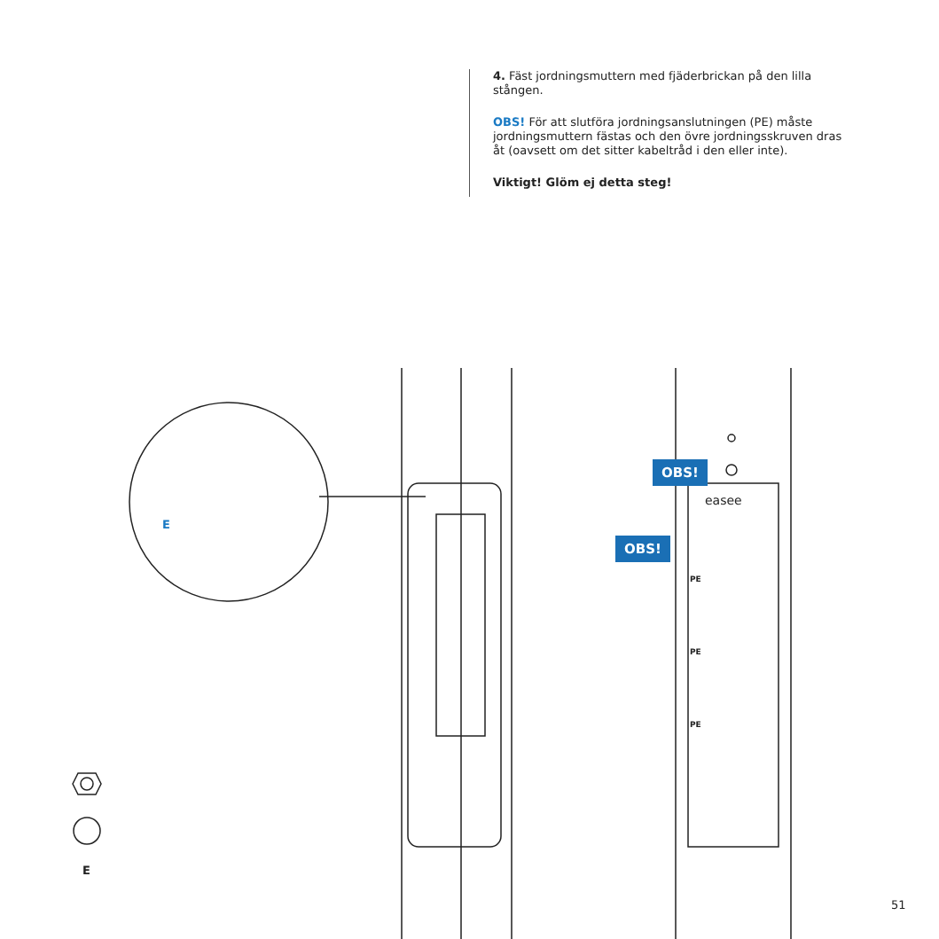4. Fäst jordningsmuttern med fjäderbrickan på den lilla stången.
OBS! För att slutföra jordningsanslutningen (PE) måste jordningsmuttern fästas och den övre jordningsskruven dras åt (oavsett om det sitter kabeltråd i den eller inte).
Viktigt! Glöm ej detta steg!
E
E
OBS!
OBS!
easee
PE
PE
PE
51